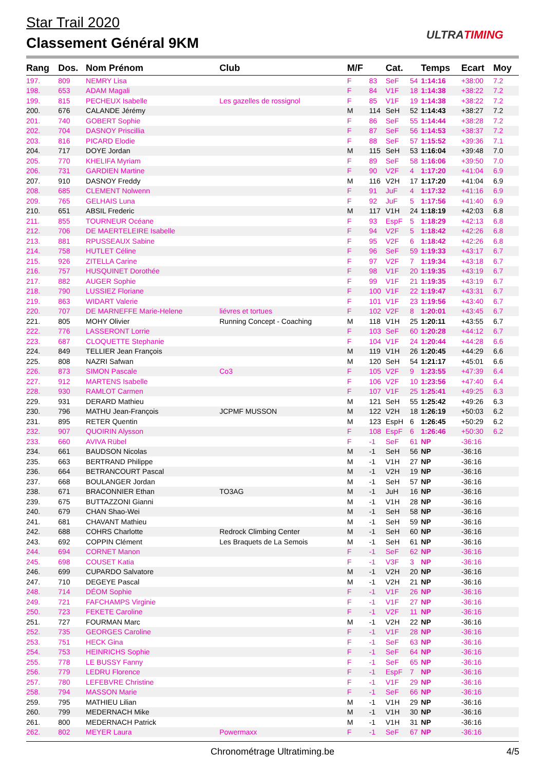Star Trail 2020
Classement Général 9KM ULTRATIMING
| Rang | Dos. | Nom Prénom | Club | M/F | | Cat. | | Temps | Ecart | Moy |
| --- | --- | --- | --- | --- | --- | --- | --- | --- | --- | --- |
| 197. | 809 | NEMRY Lisa | | F | 83 | SeF | 54 | 1:14:16 | +38:00 | 7.2 |
| 198. | 653 | ADAM Magali | | F | 84 | V1F | 18 | 1:14:38 | +38:22 | 7.2 |
| 199. | 815 | PECHEUX Isabelle | Les gazelles de rossignol | F | 85 | V1F | 19 | 1:14:38 | +38:22 | 7.2 |
| 200. | 676 | CALANDE Jérémy | | M | 114 | SeH | 52 | 1:14:43 | +38:27 | 7.2 |
| 201. | 740 | GOBERT Sophie | | F | 86 | SeF | 55 | 1:14:44 | +38:28 | 7.2 |
| 202. | 704 | DASNOY Priscillia | | F | 87 | SeF | 56 | 1:14:53 | +38:37 | 7.2 |
| 203. | 816 | PICARD Elodie | | F | 88 | SeF | 57 | 1:15:52 | +39:36 | 7.1 |
| 204. | 717 | DOYE Jordan | | M | 115 | SeH | 53 | 1:16:04 | +39:48 | 7.0 |
| 205. | 770 | KHELIFA Myriam | | F | 89 | SeF | 58 | 1:16:06 | +39:50 | 7.0 |
| 206. | 731 | GARDIEN Martine | | F | 90 | V2F | 4 | 1:17:20 | +41:04 | 6.9 |
| 207. | 910 | DASNOY Freddy | | M | 116 | V2H | 17 | 1:17:20 | +41:04 | 6.9 |
| 208. | 685 | CLEMENT Nolwenn | | F | 91 | JuF | 4 | 1:17:32 | +41:16 | 6.9 |
| 209. | 765 | GELHAIS Luna | | F | 92 | JuF | 5 | 1:17:56 | +41:40 | 6.9 |
| 210. | 651 | ABSIL Frederic | | M | 117 | V1H | 24 | 1:18:19 | +42:03 | 6.8 |
| 211. | 855 | TOURNEUR Océane | | F | 93 | EspF | 5 | 1:18:29 | +42:13 | 6.8 |
| 212. | 706 | DE MAERTELEIRE Isabelle | | F | 94 | V2F | 5 | 1:18:42 | +42:26 | 6.8 |
| 213. | 881 | RPUSSEAUX Sabine | | F | 95 | V2F | 6 | 1:18:42 | +42:26 | 6.8 |
| 214. | 758 | HUTLET Céline | | F | 96 | SeF | 59 | 1:19:33 | +43:17 | 6.7 |
| 215. | 926 | ZITELLA Carine | | F | 97 | V2F | 7 | 1:19:34 | +43:18 | 6.7 |
| 216. | 757 | HUSQUINET Dorothée | | F | 98 | V1F | 20 | 1:19:35 | +43:19 | 6.7 |
| 217. | 882 | AUGER Sophie | | F | 99 | V1F | 21 | 1:19:35 | +43:19 | 6.7 |
| 218. | 790 | LUSSIEZ Floriane | | F | 100 | V1F | 22 | 1:19:47 | +43:31 | 6.7 |
| 219. | 863 | WIDART Valerie | | F | 101 | V1F | 23 | 1:19:56 | +43:40 | 6.7 |
| 220. | 707 | DE MARNEFFE Marie-Helene | liévres et tortues | F | 102 | V2F | 8 | 1:20:01 | +43:45 | 6.7 |
| 221. | 805 | MOHY Olivier | Running Concept - Coaching | M | 118 | V1H | 25 | 1:20:11 | +43:55 | 6.7 |
| 222. | 776 | LASSERONT Lorrie | | F | 103 | SeF | 60 | 1:20:28 | +44:12 | 6.7 |
| 223. | 687 | CLOQUETTE Stephanie | | F | 104 | V1F | 24 | 1:20:44 | +44:28 | 6.6 |
| 224. | 849 | TELLIER Jean François | | M | 119 | V1H | 26 | 1:20:45 | +44:29 | 6.6 |
| 225. | 808 | NAZRI Safwan | | M | 120 | SeH | 54 | 1:21:17 | +45:01 | 6.6 |
| 226. | 873 | SIMON Pascale | Co3 | F | 105 | V2F | 9 | 1:23:55 | +47:39 | 6.4 |
| 227. | 912 | MARTENS Isabelle | | F | 106 | V2F | 10 | 1:23:56 | +47:40 | 6.4 |
| 228. | 930 | RAMLOT Carmen | | F | 107 | V1F | 25 | 1:25:41 | +49:25 | 6.3 |
| 229. | 931 | DERARD Mathieu | | M | 121 | SeH | 55 | 1:25:42 | +49:26 | 6.3 |
| 230. | 796 | MATHU Jean-François | JCPMF MUSSON | M | 122 | V2H | 18 | 1:26:19 | +50:03 | 6.2 |
| 231. | 895 | RETER Quentin | | M | 123 | EspH | 6 | 1:26:45 | +50:29 | 6.2 |
| 232. | 907 | QUOIRIN Alysson | | F | 108 | EspF | 6 | 1:26:46 | +50:30 | 6.2 |
| 233. | 660 | AVIVA Rübel | | F | -1 | SeF | 61 | NP | -36:16 | |
| 234. | 661 | BAUDSON Nicolas | | M | -1 | SeH | 56 | NP | -36:16 | |
| 235. | 663 | BERTRAND Philippe | | M | -1 | V1H | 27 | NP | -36:16 | |
| 236. | 664 | BETRANCOURT Pascal | | M | -1 | V2H | 19 | NP | -36:16 | |
| 237. | 668 | BOULANGER Jordan | | M | -1 | SeH | 57 | NP | -36:16 | |
| 238. | 671 | BRACONNIER Ethan | TO3AG | M | -1 | JuH | 16 | NP | -36:16 | |
| 239. | 675 | BUTTAZZONI Gianni | | M | -1 | V1H | 28 | NP | -36:16 | |
| 240. | 679 | CHAN Shao-Wei | | M | -1 | SeH | 58 | NP | -36:16 | |
| 241. | 681 | CHAVANT Mathieu | | M | -1 | SeH | 59 | NP | -36:16 | |
| 242. | 688 | COHRS Charlotte | Redrock Climbing Center | M | -1 | SeH | 60 | NP | -36:16 | |
| 243. | 692 | COPPIN Clément | Les Braquets de La Semois | M | -1 | SeH | 61 | NP | -36:16 | |
| 244. | 694 | CORNET Manon | | F | -1 | SeF | 62 | NP | -36:16 | |
| 245. | 698 | COUSET Katia | | F | -1 | V3F | 3 | NP | -36:16 | |
| 246. | 699 | CUPARDO Salvatore | | M | -1 | V2H | 20 | NP | -36:16 | |
| 247. | 710 | DEGEYE Pascal | | M | -1 | V2H | 21 | NP | -36:16 | |
| 248. | 714 | DÉOM Sophie | | F | -1 | V1F | 26 | NP | -36:16 | |
| 249. | 721 | FAFCHAMPS Virginie | | F | -1 | V1F | 27 | NP | -36:16 | |
| 250. | 723 | FEKETE Caroline | | F | -1 | V2F | 11 | NP | -36:16 | |
| 251. | 727 | FOURMAN Marc | | M | -1 | V2H | 22 | NP | -36:16 | |
| 252. | 735 | GEORGES Caroline | | F | -1 | V1F | 28 | NP | -36:16 | |
| 253. | 751 | HECK Gina | | F | -1 | SeF | 63 | NP | -36:16 | |
| 254. | 753 | HEINRICHS Sophie | | F | -1 | SeF | 64 | NP | -36:16 | |
| 255. | 778 | LE BUSSY Fanny | | F | -1 | SeF | 65 | NP | -36:16 | |
| 256. | 779 | LEDRU Florence | | F | -1 | EspF | 7 | NP | -36:16 | |
| 257. | 780 | LEFEBVRE Christine | | F | -1 | V1F | 29 | NP | -36:16 | |
| 258. | 794 | MASSON Marie | | F | -1 | SeF | 66 | NP | -36:16 | |
| 259. | 795 | MATHIEU Lilian | | M | -1 | V1H | 29 | NP | -36:16 | |
| 260. | 799 | MEDERNACH Mike | | M | -1 | V1H | 30 | NP | -36:16 | |
| 261. | 800 | MEDERNACH Patrick | | M | -1 | V1H | 31 | NP | -36:16 | |
| 262. | 802 | MEYER Laura | Powermaxx | F | -1 | SeF | 67 | NP | -36:16 | |
Chronométrage Ultratiming.be 4/5